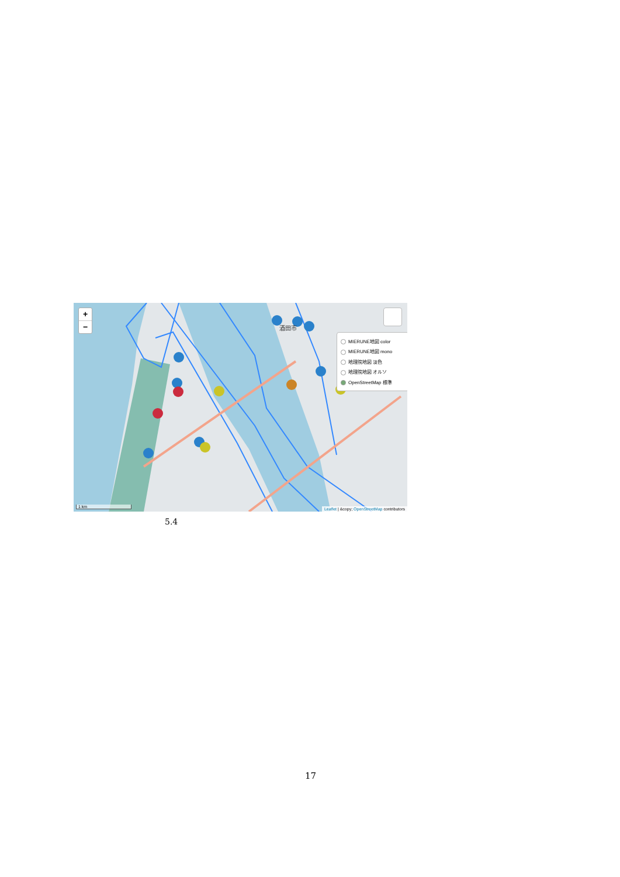酒田市
+
−
MIERUNE地図 color
MIERUNE地図 mono
地理院地図 淡色
地理院地図 オルソ
OpenStreetMap 標準
1 km
Leaflet | &copy; OpenStreetMap contributors
5.4
17